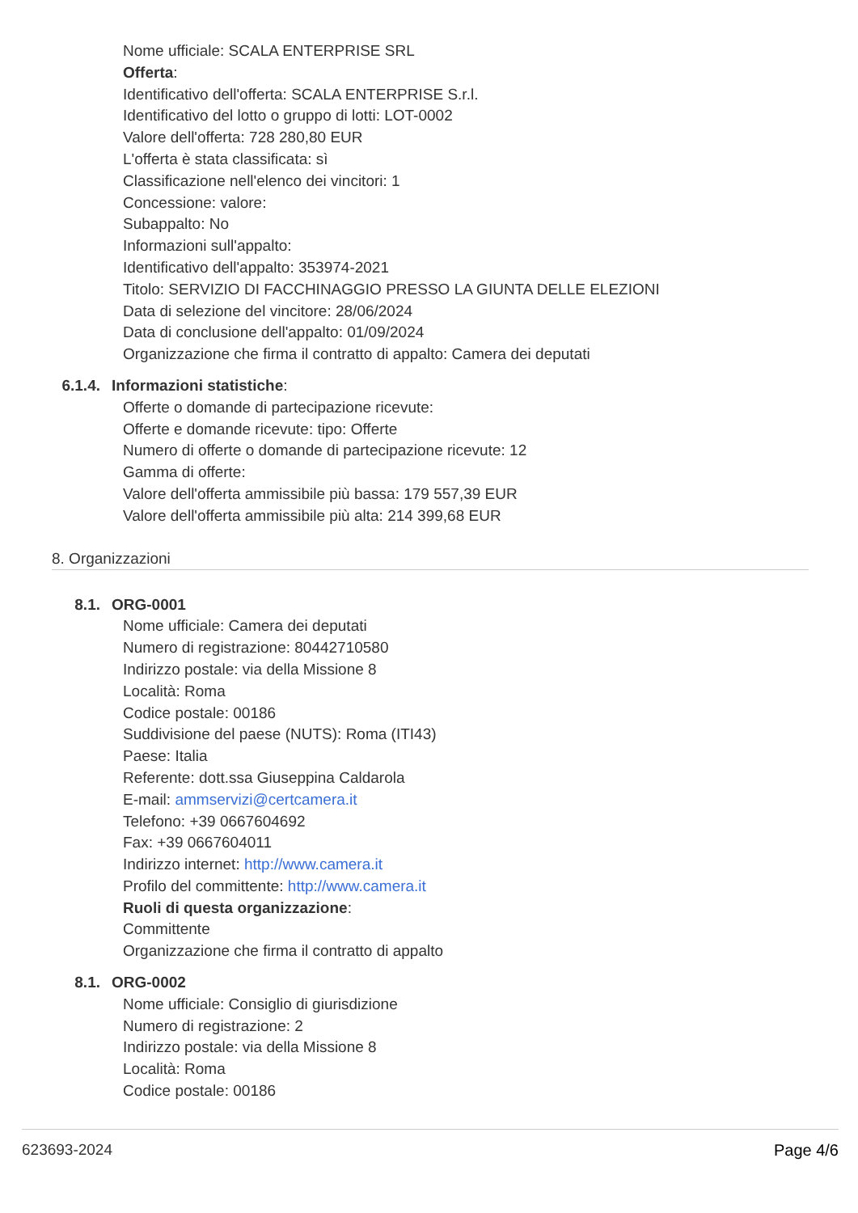Nome ufficiale: SCALA ENTERPRISE SRL
Offerta:
Identificativo dell'offerta: SCALA ENTERPRISE S.r.l.
Identificativo del lotto o gruppo di lotti: LOT-0002
Valore dell'offerta: 728 280,80 EUR
L'offerta è stata classificata: sì
Classificazione nell'elenco dei vincitori: 1
Concessione: valore:
Subappalto: No
Informazioni sull'appalto:
Identificativo dell'appalto: 353974-2021
Titolo: SERVIZIO DI FACCHINAGGIO PRESSO LA GIUNTA DELLE ELEZIONI
Data di selezione del vincitore: 28/06/2024
Data di conclusione dell'appalto: 01/09/2024
Organizzazione che firma il contratto di appalto: Camera dei deputati
6.1.4. Informazioni statistiche:
Offerte o domande di partecipazione ricevute:
Offerte e domande ricevute: tipo: Offerte
Numero di offerte o domande di partecipazione ricevute: 12
Gamma di offerte:
Valore dell'offerta ammissibile più bassa: 179 557,39 EUR
Valore dell'offerta ammissibile più alta: 214 399,68 EUR
8. Organizzazioni
8.1. ORG-0001
Nome ufficiale: Camera dei deputati
Numero di registrazione: 80442710580
Indirizzo postale: via della Missione 8
Località: Roma
Codice postale: 00186
Suddivisione del paese (NUTS): Roma (ITI43)
Paese: Italia
Referente: dott.ssa Giuseppina Caldarola
E-mail: ammservizi@certcamera.it
Telefono: +39 0667604692
Fax: +39 0667604011
Indirizzo internet: http://www.camera.it
Profilo del committente: http://www.camera.it
Ruoli di questa organizzazione:
Committente
Organizzazione che firma il contratto di appalto
8.1. ORG-0002
Nome ufficiale: Consiglio di giurisdizione
Numero di registrazione: 2
Indirizzo postale: via della Missione 8
Località: Roma
Codice postale: 00186
623693-2024 Page 4/6